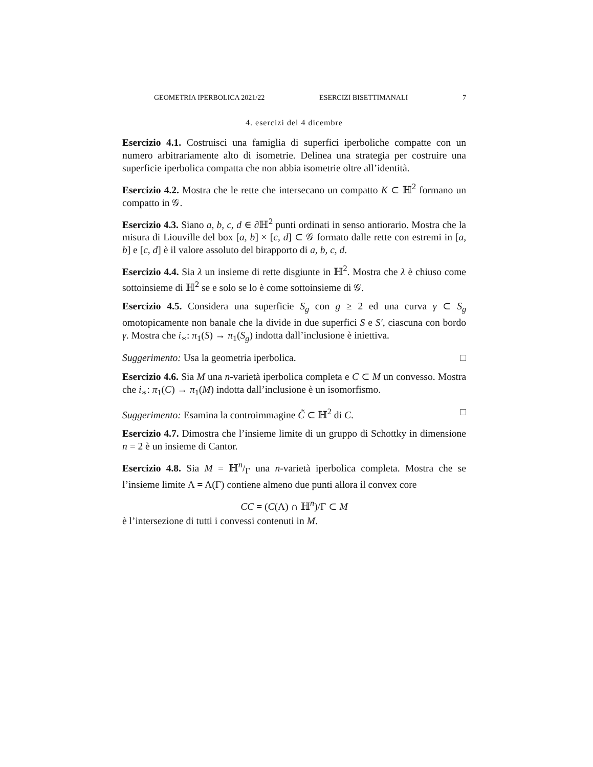GEOMETRIA IPERBOLICA 2021/22 ESERCIZI BISETTIMANALI 7
4. esercizi del 4 dicembre
Esercizio 4.1. Costruisci una famiglia di superfici iperboliche compatte con un numero arbitrariamente alto di isometrie. Delinea una strategia per costruire una superficie iperbolica compatta che non abbia isometrie oltre all’identità.
Esercizio 4.2. Mostra che le rette che intersecano un compatto K ⊂ ℍ<sup>2</sup> formano un compatto in 𝒢.
Esercizio 4.3. Siano a, b, c, d ∈ ∂ℍ<sup>2</sup> punti ordinati in senso antiorario. Mostra che la misura di Liouville del box [a, b] × [c, d] ⊂ 𝒢 formato dalle rette con estremi in [a, b] e [c, d] è il valore assoluto del birapporto di a, b, c, d.
Esercizio 4.4. Sia λ un insieme di rette disgiunte in ℍ<sup>2</sup>. Mostra che λ è chiuso come sottoinsieme di ℍ<sup>2</sup> se e solo se lo è come sottoinsieme di 𝒢.
Esercizio 4.5. Considera una superficie S<sub>g</sub> con g ≥ 2 ed una curva γ ⊂ S<sub>g</sub> omotopicamente non banale che la divide in due superfici S e S′, ciascuna con bordo γ. Mostra che i<sub>∗</sub>: π<sub>1</sub>(S) → π<sub>1</sub>(S<sub>g</sub>) indotta dall’inclusione è iniettiva.
Suggerimento: Usa la geometria iperbolica. □
Esercizio 4.6. Sia M una n-varietà iperbolica completa e C ⊂ M un convesso. Mostra che i<sub>∗</sub>: π<sub>1</sub>(C) → π<sub>1</sub>(M) indotta dall’inclusione è un isomorfismo.
Suggerimento: Esamina la controimmagine C̃ ⊂ ℍ<sup>2</sup> di C. □
Esercizio 4.7. Dimostra che l’insieme limite di un gruppo di Schottky in dimensione n = 2 è un insieme di Cantor.
Esercizio 4.8. Sia M = ℍn/Γ una n-varietà iperbolica completa. Mostra che se l’insieme limite Λ = Λ(Γ) contiene almeno due punti allora il convex core
CC = (C(Λ) ∩ ℍ<sup>n</sup>)/Γ ⊂ M
è l’intersezione di tutti i convessi contenuti in M.